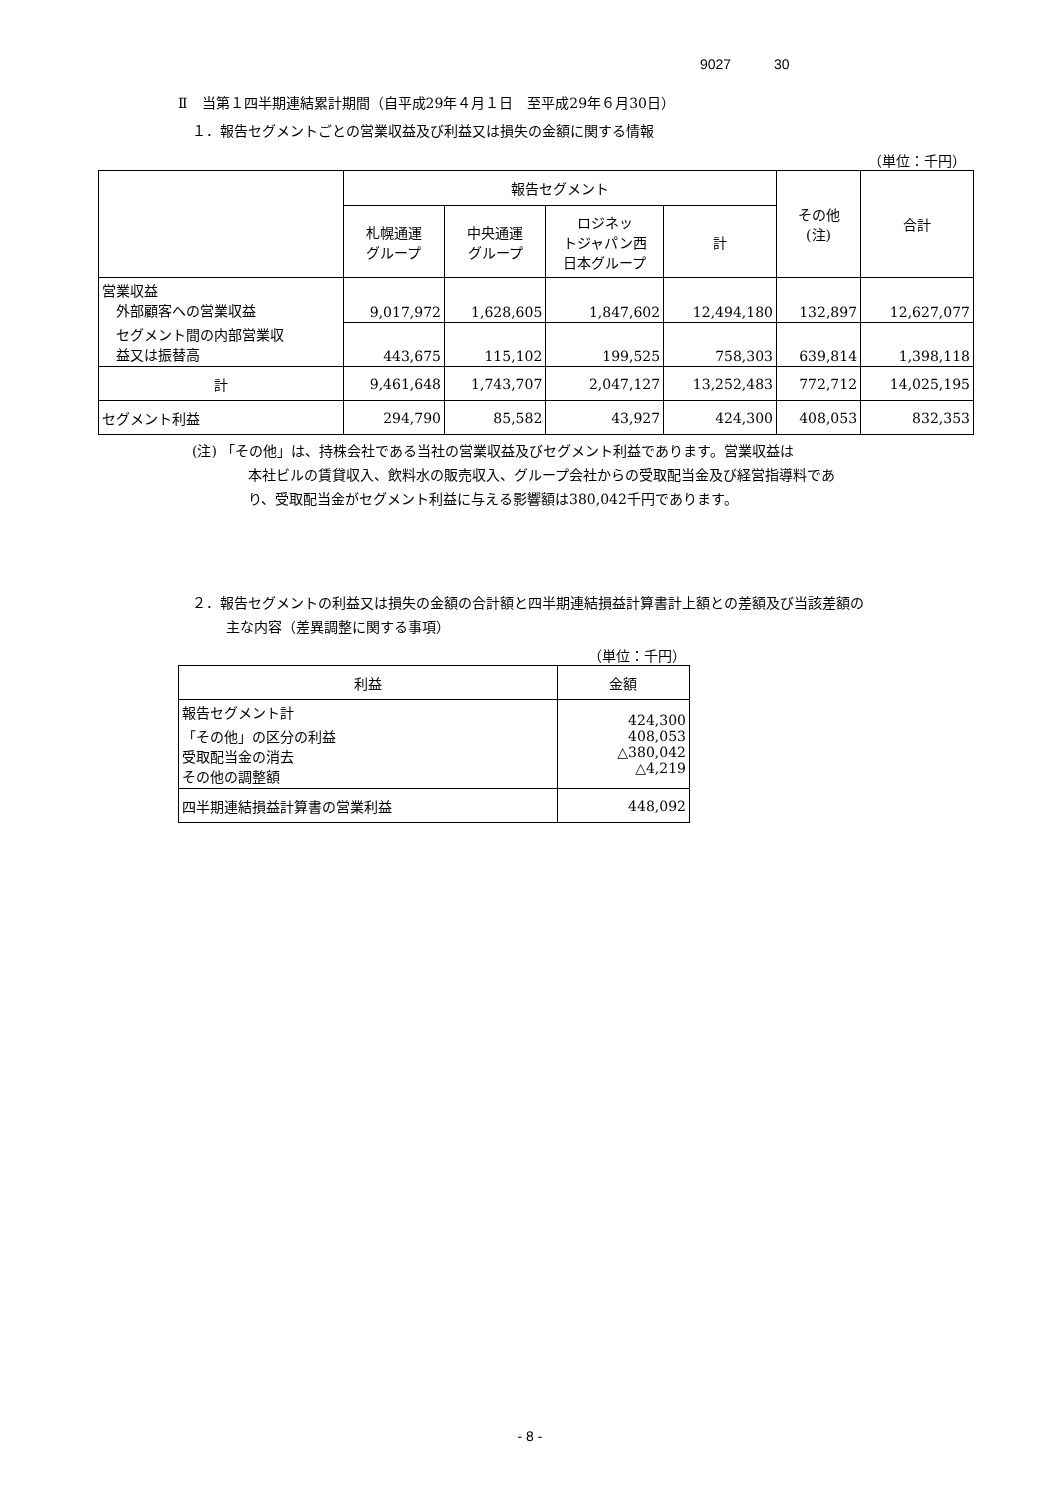9027 30
Ⅱ　当第１四半期連結累計期間（自平成29年４月１日　至平成29年６月30日）
１．報告セグメントごとの営業収益及び利益又は損失の金額に関する情報
（単位：千円）
| | 報告セグメント | | | | その他 (注) | 合計 |
| --- | --- | --- | --- | --- | --- | --- |
| | 札幌通運 グループ | 中央通運 グループ | ロジネッ トジャパン西 日本グループ | 計 | | |
| 営業収益 外部顧客への営業収益 | 9,017,972 | 1,628,605 | 1,847,602 | 12,494,180 | 132,897 | 12,627,077 |
| セグメント間の内部営業収 益又は振替高 | 443,675 | 115,102 | 199,525 | 758,303 | 639,814 | 1,398,118 |
| 計 | 9,461,648 | 1,743,707 | 2,047,127 | 13,252,483 | 772,712 | 14,025,195 |
| セグメント利益 | 294,790 | 85,582 | 43,927 | 424,300 | 408,053 | 832,353 |
(注) 「その他」は、持株会社である当社の営業収益及びセグメント利益であります。営業収益は
本社ビルの賃貸収入、飲料水の販売収入、グループ会社からの受取配当金及び経営指導料であ
り、受取配当金がセグメント利益に与える影響額は380,042千円であります。
２．報告セグメントの利益又は損失の金額の合計額と四半期連結損益計算書計上額との差額及び当該差額の
主な内容（差異調整に関する事項）
（単位：千円）
| 利益 | 金額 |
| --- | --- |
| 報告セグメント計 「その他」の区分の利益 受取配当金の消去 その他の調整額 | 424,300 408,053 △380,042 △4,219 |
| 四半期連結損益計算書の営業利益 | 448,092 |
- 8 -